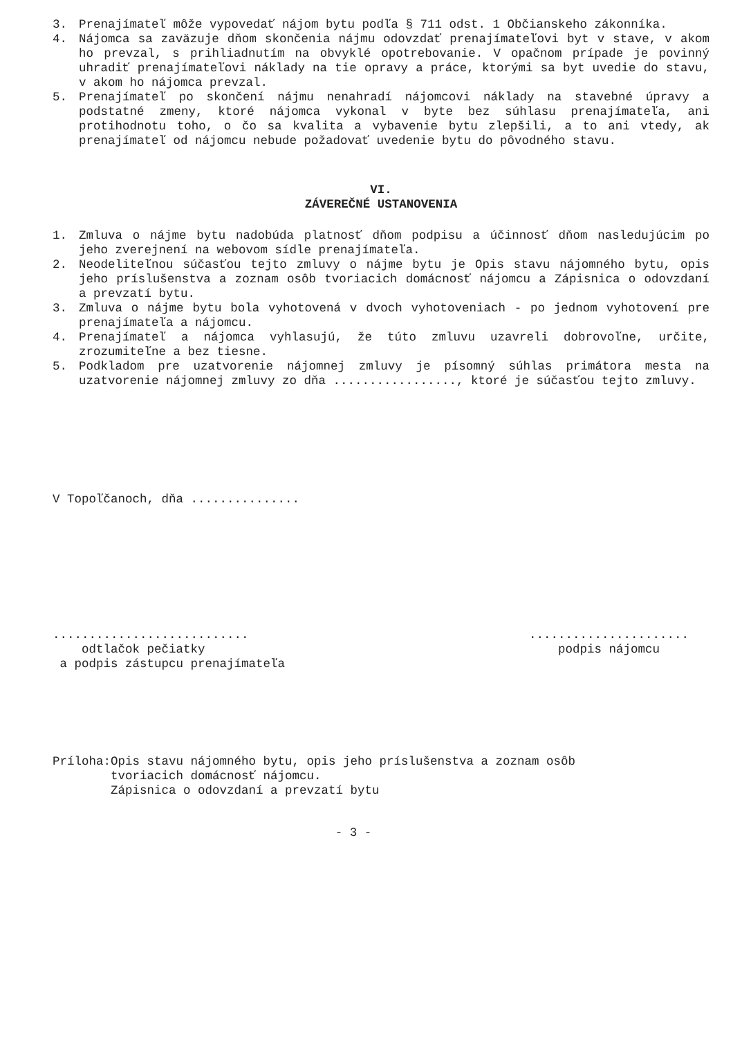3. Prenajímateľ môže vypovedať nájom bytu podľa § 711 odst. 1 Občianskeho zákonníka.
4. Nájomca sa zaväzuje dňom skončenia nájmu odovzdať prenajímateľovi byt v stave, v akom ho prevzal, s prihliadnutím na obvyklé opotrebovanie. V opačnom prípade je povinný uhradiť prenajímateľovi náklady na tie opravy a práce, ktorými sa byt uvedie do stavu, v akom ho nájomca prevzal.
5. Prenajímateľ po skončení nájmu nenahradí nájomcovi náklady na stavebné úpravy a podstatné zmeny, ktoré nájomca vykonal v byte bez súhlasu prenajímateľa, ani protihodnotu toho, o čo sa kvalita a vybavenie bytu zlepšili, a to ani vtedy, ak prenajímateľ od nájomcu nebude požadovať uvedenie bytu do pôvodného stavu.
VI.
ZÁVEREČNÉ USTANOVENIA
1. Zmluva o nájme bytu nadobúda platnosť dňom podpisu a účinnosť dňom nasledujúcim po jeho zverejnení na webovom sídle prenajímateľa.
2. Neodeliteľnou súčasťou tejto zmluvy o nájme bytu je Opis stavu nájomného bytu, opis jeho príslušenstva a zoznam osôb tvoriacich domácnosť nájomcu a Zápisnica o odovzdaní a prevzatí bytu.
3. Zmluva o nájme bytu bola vyhotovená v dvoch vyhotoveniach - po jednom vyhotovení pre prenajímateľa a nájomcu.
4. Prenajímateľ a nájomca vyhlasujú, že túto zmluvu uzavreli dobrovoľne, určite, zrozumiteľne a bez tiesne.
5. Podkladom pre uzatvorenie nájomnej zmluvy je písomný súhlas primátora mesta na uzatvorenie nájomnej zmluvy zo dňa ................., ktoré je súčasťou tejto zmluvy.
V Topoľčanoch, dňa ...............
...........................
odtlačok pečiatky
a podpis zástupcu prenajímateľa
......................
podpis nájomcu
Príloha:Opis stavu nájomného bytu, opis jeho príslušenstva a zoznam osôb
tvoriacich domácnosť nájomcu.
Zápisnica o odovzdaní a prevzatí bytu
- 3 -